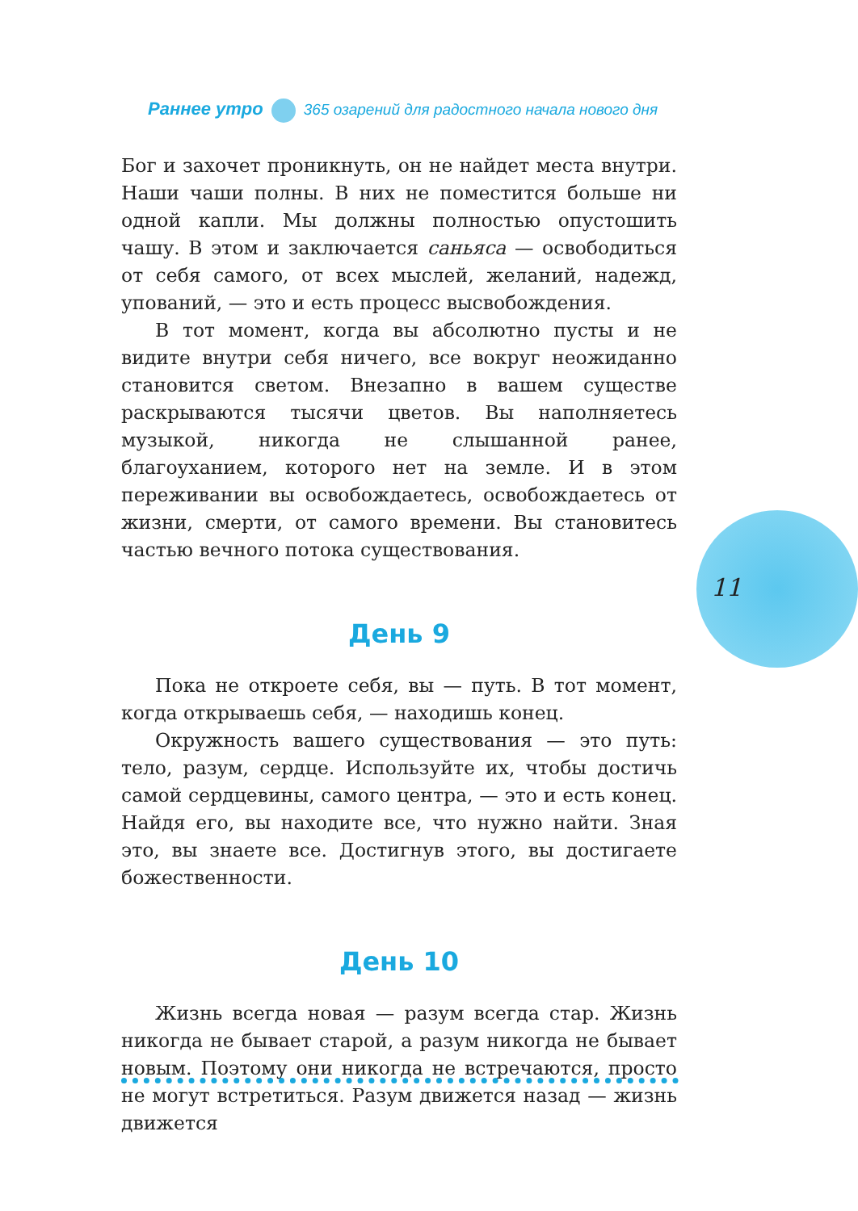Раннее утро 365 озарений для радостного начала нового дня
11
Бог и захочет проникнуть, он не найдет места внутри. Наши чаши полны. В них не поместится больше ни одной капли. Мы должны полностью опустошить чашу. В этом и заключается саньяса — освободиться от себя самого, от всех мыслей, желаний, надежд, упований, — это и есть процесс высвобождения.
В тот момент, когда вы абсолютно пусты и не видите внутри себя ничего, все вокруг неожиданно становится светом. Внезапно в вашем существе раскрываются тысячи цветов. Вы наполняетесь музыкой, никогда не слышанной ранее, благоуханием, которого нет на земле. И в этом переживании вы освобождаетесь, освобождаетесь от жизни, смерти, от самого времени. Вы становитесь частью вечного потока существования.
День 9
Пока не откроете себя, вы — путь. В тот момент, когда открываешь себя, — находишь конец.
Окружность вашего существования — это путь: тело, разум, сердце. Используйте их, чтобы достичь самой сердцевины, самого центра, — это и есть конец. Найдя его, вы находите все, что нужно найти. Зная это, вы знаете все. Достигнув этого, вы достигаете божественности.
День 10
Жизнь всегда новая — разум всегда стар. Жизнь никогда не бывает старой, а разум никогда не бывает новым. Поэтому они никогда не встречаются, просто не могут встретиться. Разум движется назад — жизнь движется